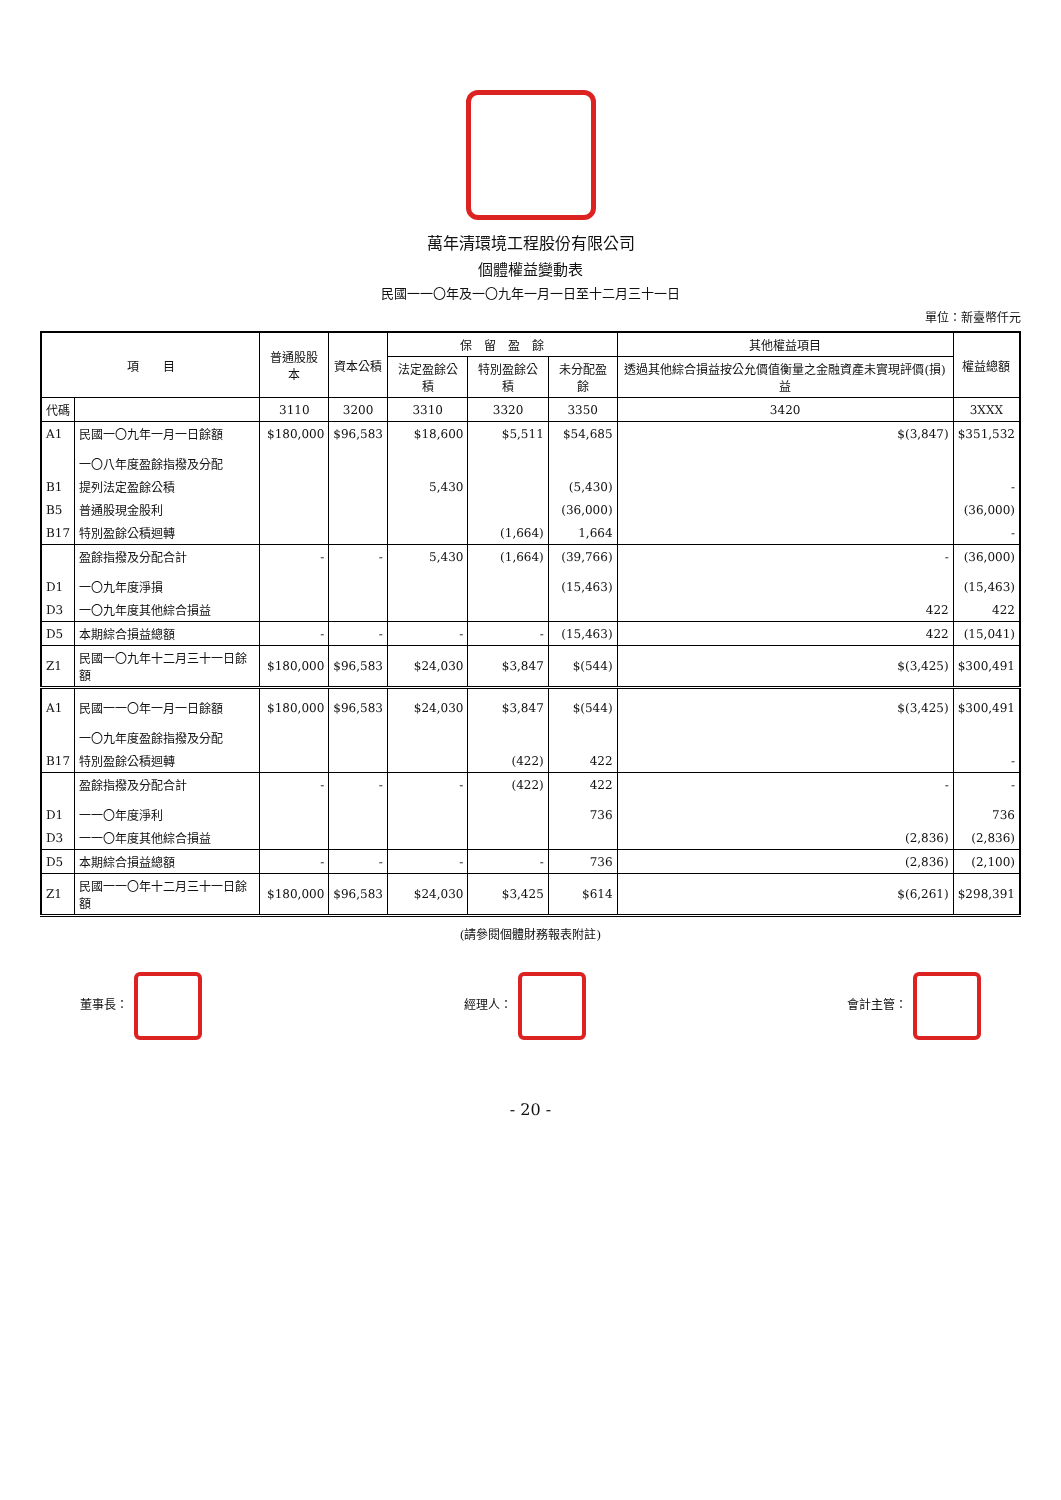萬年清環境工程股份有限公司
個體權益變動表
民國一一〇年及一〇九年一月一日至十二月三十一日
單位：新臺幣仟元
| 項 目 | | 普通股股本 | 資本公積 | 保 留 盈 餘 | | | 其他權益項目 | 權益總額 |
| --- | --- | --- | --- | --- | --- | --- | --- | --- |
| | | | | 法定盈餘公積 | 特別盈餘公積 | 未分配盈餘 | 透過其他綜合損益按公允價值衡量之金融資產未實現評價(損)益 | |
| 代碼 | | 3110 | 3200 | 3310 | 3320 | 3350 | 3420 | 3XXX |
| A1 | 民國一〇九年一月一日餘額 | $180,000 | $96,583 | $18,600 | $5,511 | $54,685 | $(3,847) | $351,532 |
| | 一〇八年度盈餘指撥及分配 | | | | | | | |
| B1 | 提列法定盈餘公積 | | | 5,430 | | (5,430) | | - |
| B5 | 普通股現金股利 | | | | | (36,000) | | (36,000) |
| B17 | 特別盈餘公積迴轉 | | | | (1,664) | 1,664 | | - |
| | 盈餘指撥及分配合計 | - | - | 5,430 | (1,664) | (39,766) | - | (36,000) |
| D1 | 一〇九年度淨損 | | | | | (15,463) | | (15,463) |
| D3 | 一〇九年度其他綜合損益 | | | | | | 422 | 422 |
| D5 | 本期綜合損益總額 | - | - | - | - | (15,463) | 422 | (15,041) |
| Z1 | 民國一〇九年十二月三十一日餘額 | $180,000 | $96,583 | $24,030 | $3,847 | $(544) | $(3,425) | $300,491 |
| A1 | 民國一一〇年一月一日餘額 | $180,000 | $96,583 | $24,030 | $3,847 | $(544) | $(3,425) | $300,491 |
| | 一〇九年度盈餘指撥及分配 | | | | | | | |
| B17 | 特別盈餘公積迴轉 | | | | (422) | 422 | | - |
| | 盈餘指撥及分配合計 | - | - | - | (422) | 422 | - | - |
| D1 | 一一〇年度淨利 | | | | | 736 | | 736 |
| D3 | 一一〇年度其他綜合損益 | | | | | | (2,836) | (2,836) |
| D5 | 本期綜合損益總額 | - | - | - | - | 736 | (2,836) | (2,100) |
| Z1 | 民國一一〇年十二月三十一日餘額 | $180,000 | $96,583 | $24,030 | $3,425 | $614 | $(6,261) | $298,391 |
(請參閱個體財務報表附註)
董事長： 經理人： 會計主管：
- 20 -